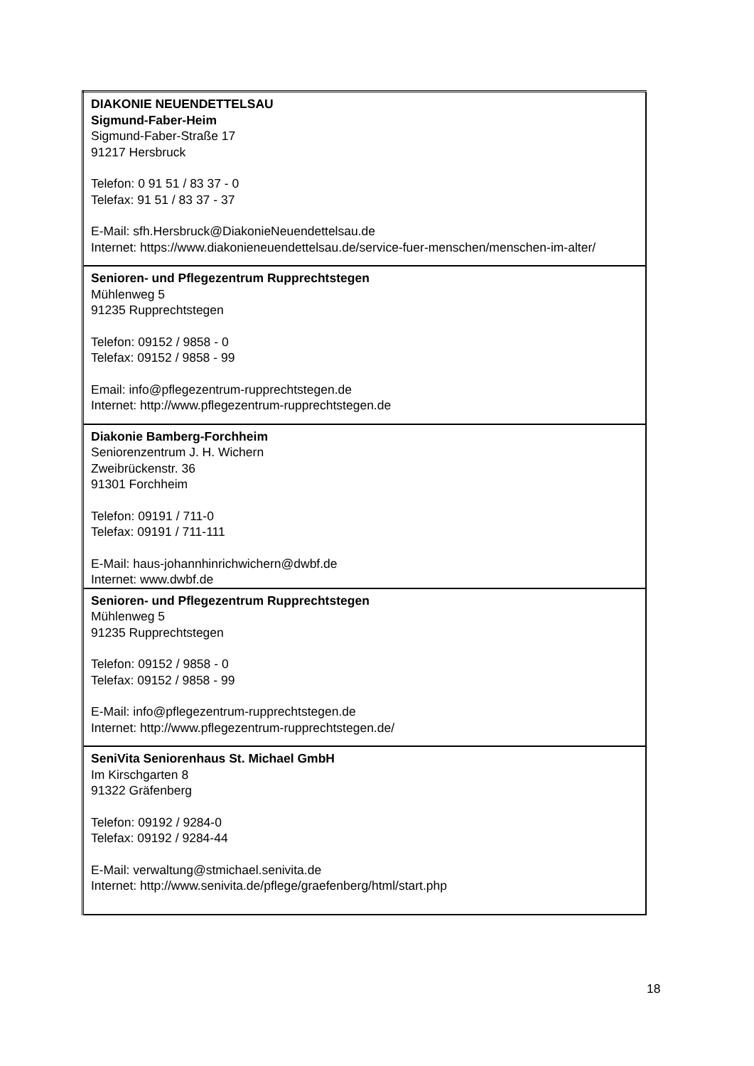| DIAKONIE NEUENDETTELSAU Sigmund-Faber-Heim Sigmund-Faber-Straße 17 91217 Hersbruck Telefon: 0 91 51 / 83 37 - 0 Telefax: 91 51 / 83 37 - 37 E-Mail: sfh.Hersbruck@DiakonieNeuendettelsau.de Internet: https://www.diakonieneuendettelsau.de/service-fuer-menschen/menschen-im-alter/ |
| Senioren- und Pflegezentrum Rupprechtstegen Mühlenweg 5 91235 Rupprechtstegen Telefon: 09152 / 9858 - 0 Telefax: 09152 / 9858 - 99 Email: info@pflegezentrum-rupprechtstegen.de Internet: http://www.pflegezentrum-rupprechtstegen.de |
| Diakonie Bamberg-Forchheim Seniorenzentrum J. H. Wichern Zweibrückenstr. 36 91301 Forchheim Telefon: 09191 / 711-0 Telefax: 09191 / 711-111 E-Mail: haus-johannhinrichwichern@dwbf.de Internet: www.dwbf.de |
| Senioren- und Pflegezentrum Rupprechtstegen Mühlenweg 5 91235 Rupprechtstegen Telefon: 09152 / 9858 - 0 Telefax: 09152 / 9858 - 99 E-Mail: info@pflegezentrum-rupprechtstegen.de Internet: http://www.pflegezentrum-rupprechtstegen.de/ |
| SeniVita Seniorenhaus St. Michael GmbH Im Kirschgarten 8 91322 Gräfenberg Telefon: 09192 / 9284-0 Telefax: 09192 / 9284-44 E-Mail: verwaltung@stmichael.senivita.de Internet: http://www.senivita.de/pflege/graefenberg/html/start.php |
18